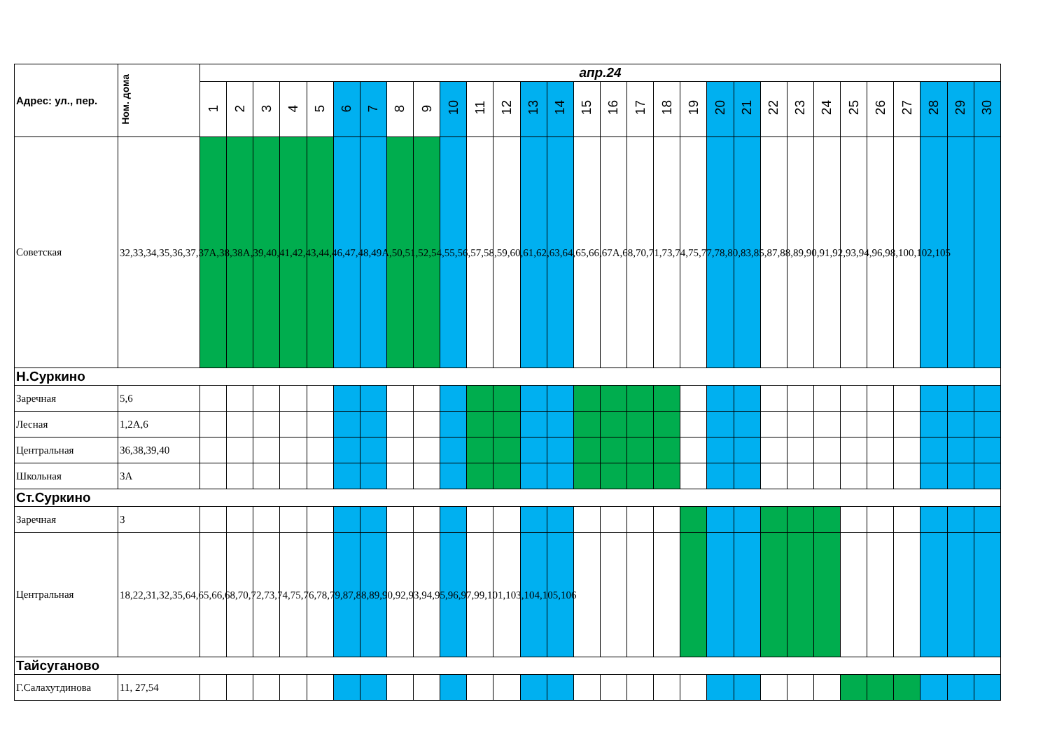| Адрес: ул., пер. | Ном. дома | апр.24 | | | | | | | | | | | | | | | | | | | | | | | | | | | | | |
| --- | --- | --- | --- | --- | --- | --- | --- | --- | --- | --- | --- | --- | --- | --- | --- | --- | --- | --- | --- | --- | --- | --- | --- | --- | --- | --- | --- | --- | --- | --- | --- |
| | | 1 | 2 | 3 | 4 | 5 | 6 | 7 | 8 | 9 | 10 | 11 | 12 | 13 | 14 | 15 | 16 | 17 | 18 | 19 | 20 | 21 | 22 | 23 | 24 | 25 | 26 | 27 | 28 | 29 | 30 |
| Советская | 32,33,34,35,36,37,37А,38,38А,39,40,41,42,43,44,46,47,48,49А,50,51,52,54,55,56,57,58,59,60,61,62,63,64,65,66,67А,68,70,71,73,74,75,77,78,80,83,85,87,88,89,90,91,92,93,94,96,98,100,102,105 | | | | | | | | | | | | | | | | | | | | | | | | | | | | | | |
| Н.Суркино | | | | | | | | | | | | | | | | | | | | | | | | | | | | | | | |
| Заречная | 5,6 | | | | | | | | | | | | | | | | | | | | | | | | | | | | | | |
| Лесная | 1,2А,6 | | | | | | | | | | | | | | | | | | | | | | | | | | | | | | |
| Центральная | 36,38,39,40 | | | | | | | | | | | | | | | | | | | | | | | | | | | | | | |
| Школьная | 3А | | | | | | | | | | | | | | | | | | | | | | | | | | | | | | |
| Ст.Суркино | | | | | | | | | | | | | | | | | | | | | | | | | | | | | | | |
| Заречная | 3 | | | | | | | | | | | | | | | | | | | | | | | | | | | | | | |
| Центральная | 18,22,31,32,35,64,65,66,68,70,72,73,74,75,76,78,79,87,88,89,90,92,93,94,95,96,97,99,101,103,104,105,106 | | | | | | | | | | | | | | | | | | | | | | | | | | | | | | |
| Тайсуганово | | | | | | | | | | | | | | | | | | | | | | | | | | | | | | | |
| Г.Салахутдинова | 11, 27,54 | | | | | | | | | | | | | | | | | | | | | | | | | | | | | | |